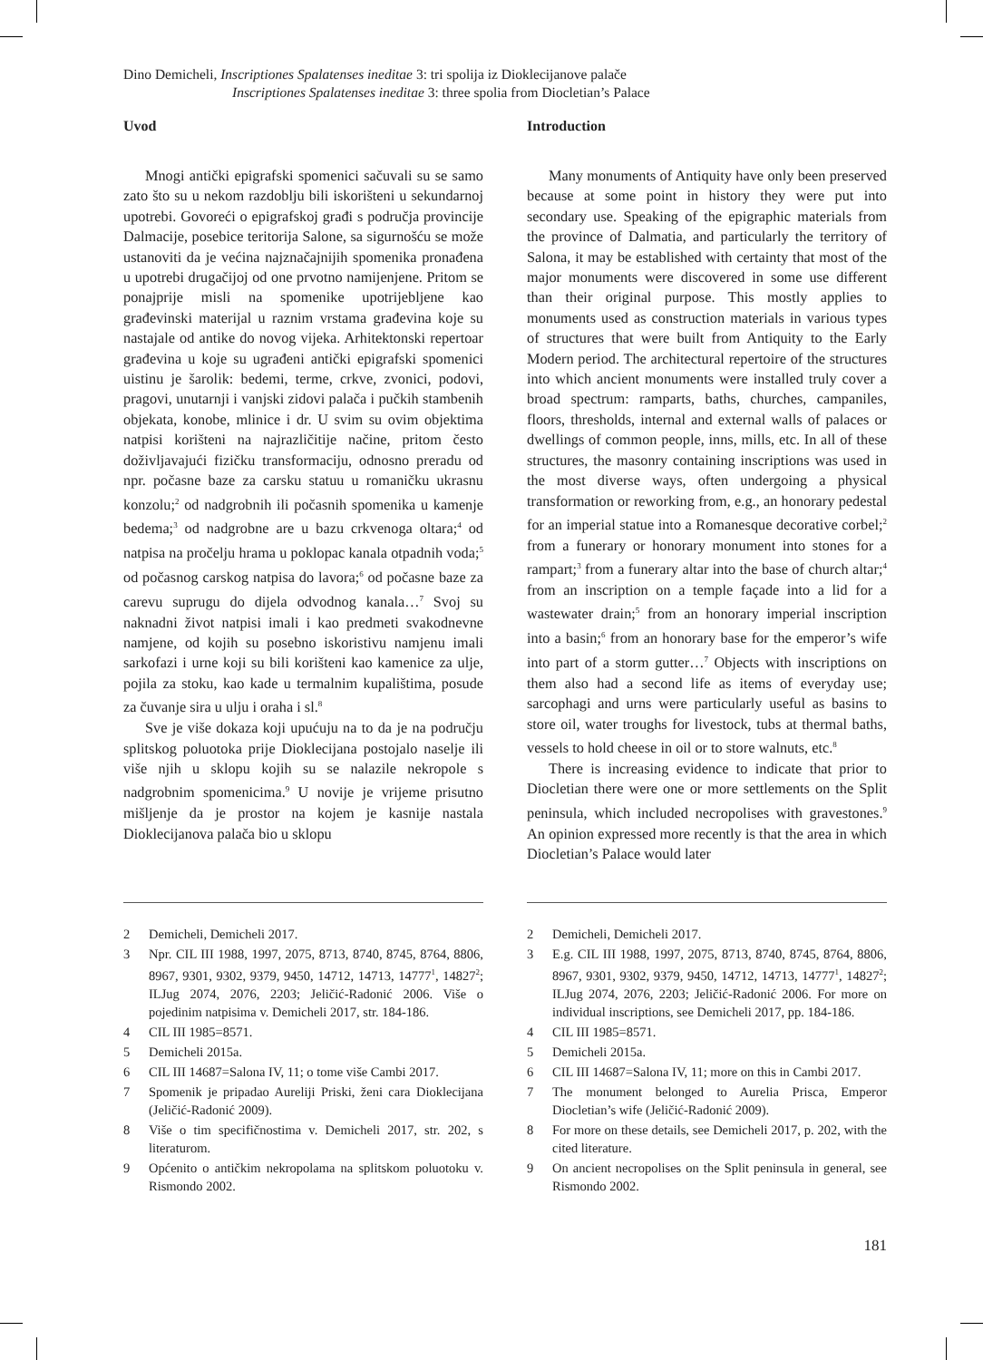Dino Demicheli, Inscriptiones Spalatenses ineditae 3: tri spolija iz Dioklecijanove palače
Inscriptiones Spalatenses ineditae 3: three spolia from Diocletian’s Palace
Uvod
Mnogi antički epigrafski spomenici sačuvali su se samo zato što su u nekom razdoblju bili iskorišteni u sekundarnoj upotrebi. Govoreći o epigrafskoj građi s područja provincije Dalmacije, posebice teritorija Salone, sa sigurnošću se može ustanoviti da je većina najznačajnijih spomenika pronađena u upotrebi drugačijoj od one prvotno namijenjene. Pritom se ponajprije misli na spomenike upotrijebljene kao građevinski materijal u raznim vrstama građevina koje su nastajale od antike do novog vijeka. Arhitektonski repertoar građevina u koje su ugrađeni antički epigrafski spomenici uistinu je šarolik: bedemi, terme, crkve, zvonici, podovi, pragovi, unutarnji i vanjski zidovi palača i pučkih stambenih objekata, konobe, mlinice i dr. U svim su ovim objektima natpisi korišteni na najrazličitije načine, pritom često doživljavajući fizičku transformaciju, odnosno preradu od npr. počasne baze za carsku statuu u romaničku ukrasnu konzolu;<sup>2</sup> od nadgrobnih ili počasnih spomenika u kamenje bedema;<sup>3</sup> od nadgrobne are u bazu crkvenoga oltara;<sup>4</sup> od natpisa na pročelju hrama u poklopac kanala otpadnih voda;<sup>5</sup> od počasnog carskog natpisa do lavora;<sup>6</sup> od počasne baze za carevu suprugu do dijela odvodnog kanala…<sup>7</sup> Svoj su naknadni život natpisi imali i kao predmeti svakodnevne namjene, od kojih su posebno iskoristivu namjenu imali sarkofazi i urne koji su bili korišteni kao kamenice za ulje, pojila za stoku, kao kade u termalnim kupalištima, posude za čuvanje sira u ulju i oraha i sl.<sup>8</sup>
Sve je više dokaza koji upućuju na to da je na području splitskog poluotoka prije Dioklecijana postojalo naselje ili više njih u sklopu kojih su se nalazile nekropole s nadgrobnim spomenicima.<sup>9</sup> U novije je vrijeme prisutno mišljenje da je prostor na kojem je kasnije nastala Dioklecijanova palača bio u sklopu
2 Demicheli, Demicheli 2017.
3 Npr. CIL III 1988, 1997, 2075, 8713, 8740, 8745, 8764, 8806, 8967, 9301, 9302, 9379, 9450, 14712, 14713, 14777<sup>1</sup>, 14827<sup>2</sup>; ILJug 2074, 2076, 2203; Jeličić-Radonić 2006. Više o pojedinim natpisima v. Demicheli 2017, str. 184-186.
4 CIL III 1985=8571.
5 Demicheli 2015a.
6 CIL III 14687=Salona IV, 11; o tome više Cambi 2017.
7 Spomenik je pripadao Aureliji Priski, ženi cara Dioklecijana (Jeličić-Radonić 2009).
8 Više o tim specifičnostima v. Demicheli 2017, str. 202, s literaturom.
9 Općenito o antičkim nekropolama na splitskom poluotoku v. Rismondo 2002.
Introduction
Many monuments of Antiquity have only been preserved because at some point in history they were put into secondary use. Speaking of the epigraphic materials from the province of Dalmatia, and particularly the territory of Salona, it may be established with certainty that most of the major monuments were discovered in some use different than their original purpose. This mostly applies to monuments used as construction materials in various types of structures that were built from Antiquity to the Early Modern period. The architectural repertoire of the structures into which ancient monuments were installed truly cover a broad spectrum: ramparts, baths, churches, campaniles, floors, thresholds, internal and external walls of palaces or dwellings of common people, inns, mills, etc. In all of these structures, the masonry containing inscriptions was used in the most diverse ways, often undergoing a physical transformation or reworking from, e.g., an honorary pedestal for an imperial statue into a Romanesque decorative corbel;<sup>2</sup> from a funerary or honorary monument into stones for a rampart;<sup>3</sup> from a funerary altar into the base of church altar;<sup>4</sup> from an inscription on a temple façade into a lid for a wastewater drain;<sup>5</sup> from an honorary imperial inscription into a basin;<sup>6</sup> from an honorary base for the emperor’s wife into part of a storm gutter…<sup>7</sup> Objects with inscriptions on them also had a second life as items of everyday use; sarcophagi and urns were particularly useful as basins to store oil, water troughs for livestock, tubs at thermal baths, vessels to hold cheese in oil or to store walnuts, etc.<sup>8</sup>
There is increasing evidence to indicate that prior to Diocletian there were one or more settlements on the Split peninsula, which included necropolises with gravestones.<sup>9</sup> An opinion expressed more recently is that the area in which Diocletian’s Palace would later
2 Demicheli, Demicheli 2017.
3 E.g. CIL III 1988, 1997, 2075, 8713, 8740, 8745, 8764, 8806, 8967, 9301, 9302, 9379, 9450, 14712, 14713, 14777<sup>1</sup>, 14827<sup>2</sup>; ILJug 2074, 2076, 2203; Jeličić-Radonić 2006. For more on individual inscriptions, see Demicheli 2017, pp. 184-186.
4 CIL III 1985=8571.
5 Demicheli 2015a.
6 CIL III 14687=Salona IV, 11; more on this in Cambi 2017.
7 The monument belonged to Aurelia Prisca, Emperor Diocletian’s wife (Jeličić-Radonić 2009).
8 For more on these details, see Demicheli 2017, p. 202, with the cited literature.
9 On ancient necropolises on the Split peninsula in general, see Rismondo 2002.
181